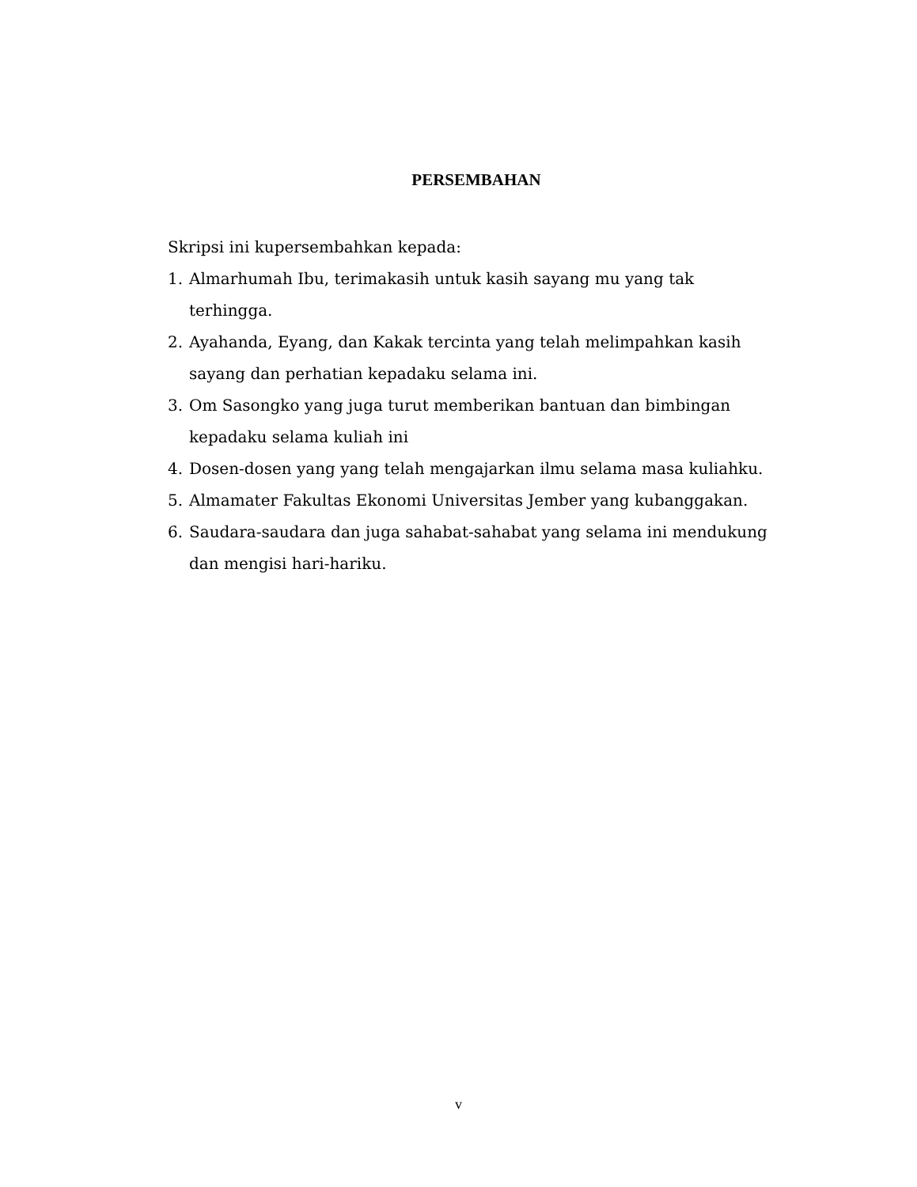PERSEMBAHAN
Skripsi ini kupersembahkan kepada:
1. Almarhumah Ibu, terimakasih untuk kasih sayang mu yang tak terhingga.
2. Ayahanda, Eyang, dan Kakak tercinta yang telah melimpahkan kasih sayang dan perhatian kepadaku selama ini.
3. Om Sasongko yang juga turut memberikan bantuan dan bimbingan kepadaku selama kuliah ini
4. Dosen-dosen yang yang telah mengajarkan ilmu selama masa kuliahku.
5. Almamater Fakultas Ekonomi Universitas Jember yang kubanggakan.
6. Saudara-saudara dan juga sahabat-sahabat yang selama ini mendukung dan mengisi hari-hariku.
v